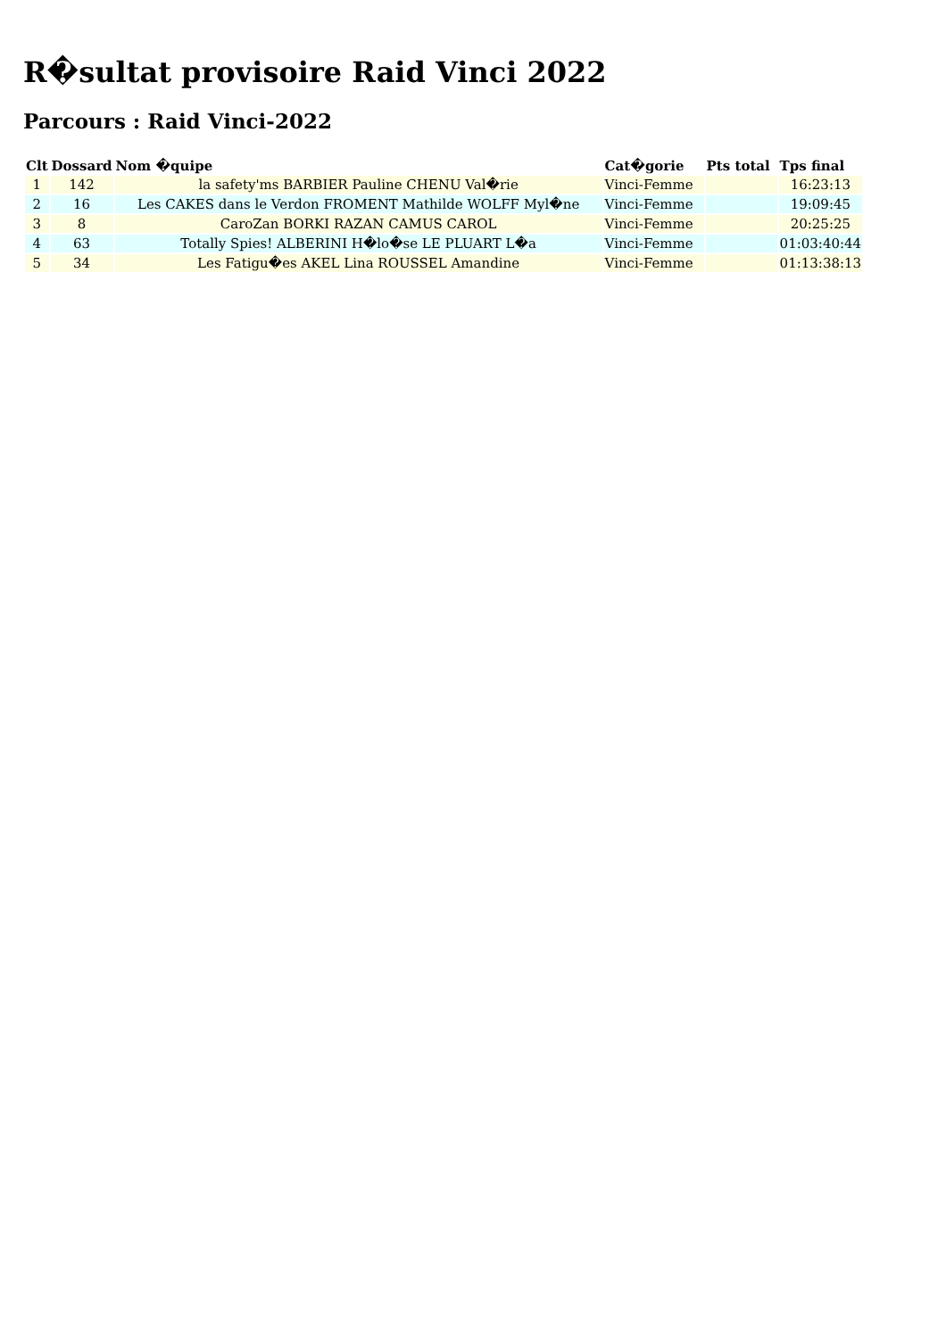R�sultat provisoire Raid Vinci 2022
Parcours : Raid Vinci-2022
| Clt | Dossard | Nom �quipe | Cat�gorie | Pts total | Tps final |
| --- | --- | --- | --- | --- | --- |
| 1 | 142 | la safety'ms BARBIER Pauline CHENU Val�rie | Vinci-Femme | | 16:23:13 |
| 2 | 16 | Les CAKES dans le Verdon FROMENT Mathilde WOLFF Myl�ne | Vinci-Femme | | 19:09:45 |
| 3 | 8 | CaroZan BORKI RAZAN CAMUS CAROL | Vinci-Femme | | 20:25:25 |
| 4 | 63 | Totally Spies! ALBERINI H�lo�se LE PLUART L�a | Vinci-Femme | | 01:03:40:44 |
| 5 | 34 | Les Fatigu�es AKEL Lina ROUSSEL Amandine | Vinci-Femme | | 01:13:38:13 |